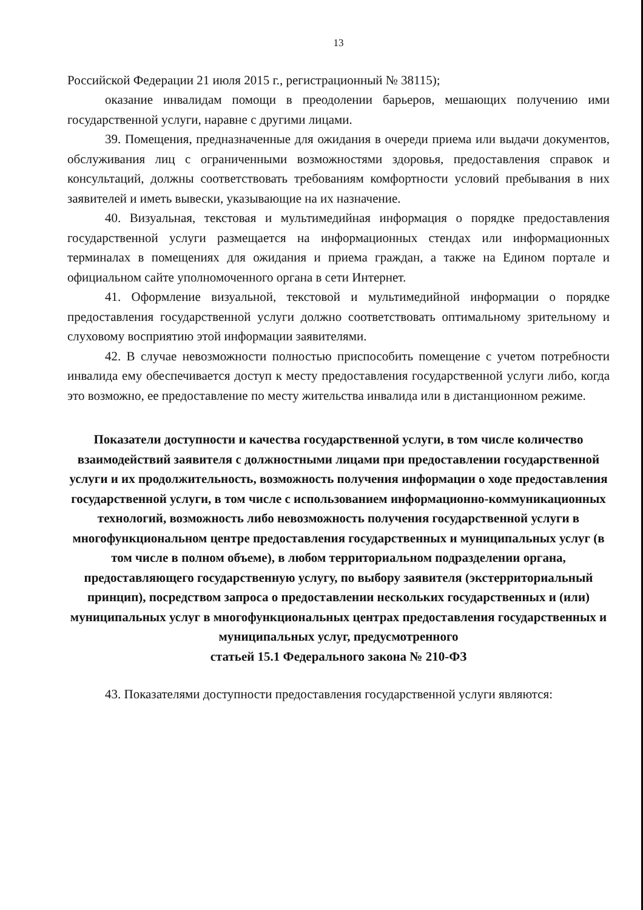13
Российской Федерации 21 июля 2015 г., регистрационный № 38115);
оказание инвалидам помощи в преодолении барьеров, мешающих получению ими государственной услуги, наравне с другими лицами.
39. Помещения, предназначенные для ожидания в очереди приема или выдачи документов, обслуживания лиц с ограниченными возможностями здоровья, предоставления справок и консультаций, должны соответствовать требованиям комфортности условий пребывания в них заявителей и иметь вывески, указывающие на их назначение.
40. Визуальная, текстовая и мультимедийная информация о порядке предоставления государственной услуги размещается на информационных стендах или информационных терминалах в помещениях для ожидания и приема граждан, а также на Едином портале и официальном сайте уполномоченного органа в сети Интернет.
41. Оформление визуальной, текстовой и мультимедийной информации о порядке предоставления государственной услуги должно соответствовать оптимальному зрительному и слуховому восприятию этой информации заявителями.
42. В случае невозможности полностью приспособить помещение с учетом потребности инвалида ему обеспечивается доступ к месту предоставления государственной услуги либо, когда это возможно, ее предоставление по месту жительства инвалида или в дистанционном режиме.
Показатели доступности и качества государственной услуги, в том числе количество взаимодействий заявителя с должностными лицами при предоставлении государственной услуги и их продолжительность, возможность получения информации о ходе предоставления государственной услуги, в том числе с использованием информационно-коммуникационных технологий, возможность либо невозможность получения государственной услуги в многофункциональном центре предоставления государственных и муниципальных услуг (в том числе в полном объеме), в любом территориальном подразделении органа, предоставляющего государственную услугу, по выбору заявителя (экстерриториальный принцип), посредством запроса о предоставлении нескольких государственных и (или) муниципальных услуг в многофункциональных центрах предоставления государственных и муниципальных услуг, предусмотренного
статьей 15.1 Федерального закона № 210-ФЗ
43. Показателями доступности предоставления государственной услуги являются: